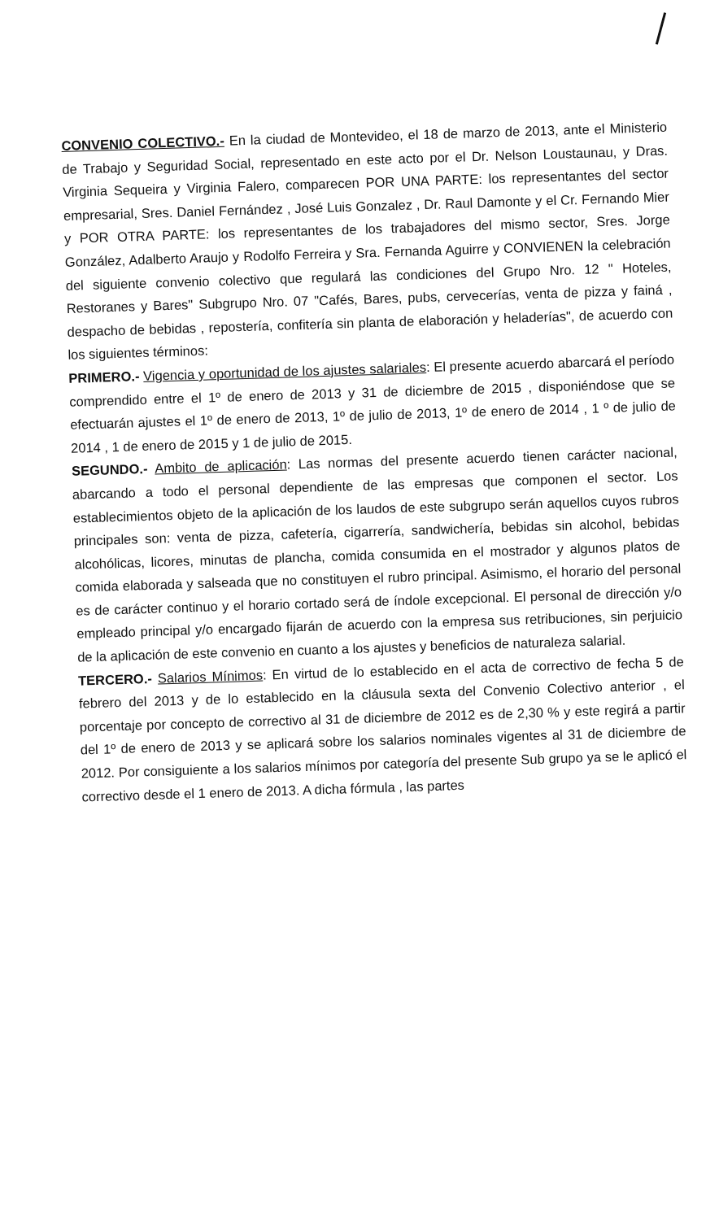CONVENIO COLECTIVO.- En la ciudad de Montevideo, el 18 de marzo de 2013, ante el Ministerio de Trabajo y Seguridad Social, representado en este acto por el Dr. Nelson Loustaunau, y Dras. Virginia Sequeira y Virginia Falero, comparecen POR UNA PARTE: los representantes del sector empresarial, Sres. Daniel Fernández , José Luis Gonzalez , Dr. Raul Damonte y el Cr. Fernando Mier y POR OTRA PARTE: los representantes de los trabajadores del mismo sector, Sres. Jorge González, Adalberto Araujo y Rodolfo Ferreira y Sra. Fernanda Aguirre y CONVIENEN la celebración del siguiente convenio colectivo que regulará las condiciones del Grupo Nro. 12 " Hoteles, Restoranes y Bares" Subgrupo Nro. 07 "Cafés, Bares, pubs, cervecerías, venta de pizza y fainá , despacho de bebidas , repostería, confitería sin planta de elaboración y heladerías", de acuerdo con los siguientes términos:
PRIMERO.- Vigencia y oportunidad de los ajustes salariales: El presente acuerdo abarcará el período comprendido entre el 1º de enero de 2013 y 31 de diciembre de 2015 , disponiéndose que se efectuarán ajustes el 1º de enero de 2013, 1º de julio de 2013, 1º de enero de 2014 , 1 º de julio de 2014 , 1 de enero de 2015 y 1 de julio de 2015.
SEGUNDO.- Ambito de aplicación: Las normas del presente acuerdo tienen carácter nacional, abarcando a todo el personal dependiente de las empresas que componen el sector. Los establecimientos objeto de la aplicación de los laudos de este subgrupo serán aquellos cuyos rubros principales son: venta de pizza, cafetería, cigarrería, sandwichería, bebidas sin alcohol, bebidas alcohólicas, licores, minutas de plancha, comida consumida en el mostrador y algunos platos de comida elaborada y salseada que no constituyen el rubro principal. Asimismo, el horario del personal es de carácter continuo y el horario cortado será de índole excepcional. El personal de dirección y/o empleado principal y/o encargado fijarán de acuerdo con la empresa sus retribuciones, sin perjuicio de la aplicación de este convenio en cuanto a los ajustes y beneficios de naturaleza salarial.
TERCERO.- Salarios Mínimos: En virtud de lo establecido en el acta de correctivo de fecha 5 de febrero del 2013 y de lo establecido en la cláusula sexta del Convenio Colectivo anterior , el porcentaje por concepto de correctivo al 31 de diciembre de 2012 es de 2,30 % y este regirá a partir del 1º de enero de 2013 y se aplicará sobre los salarios nominales vigentes al 31 de diciembre de 2012. Por consiguiente a los salarios mínimos por categoría del presente Sub grupo ya se le aplicó el correctivo desde el 1 enero de 2013. A dicha fórmula , las partes